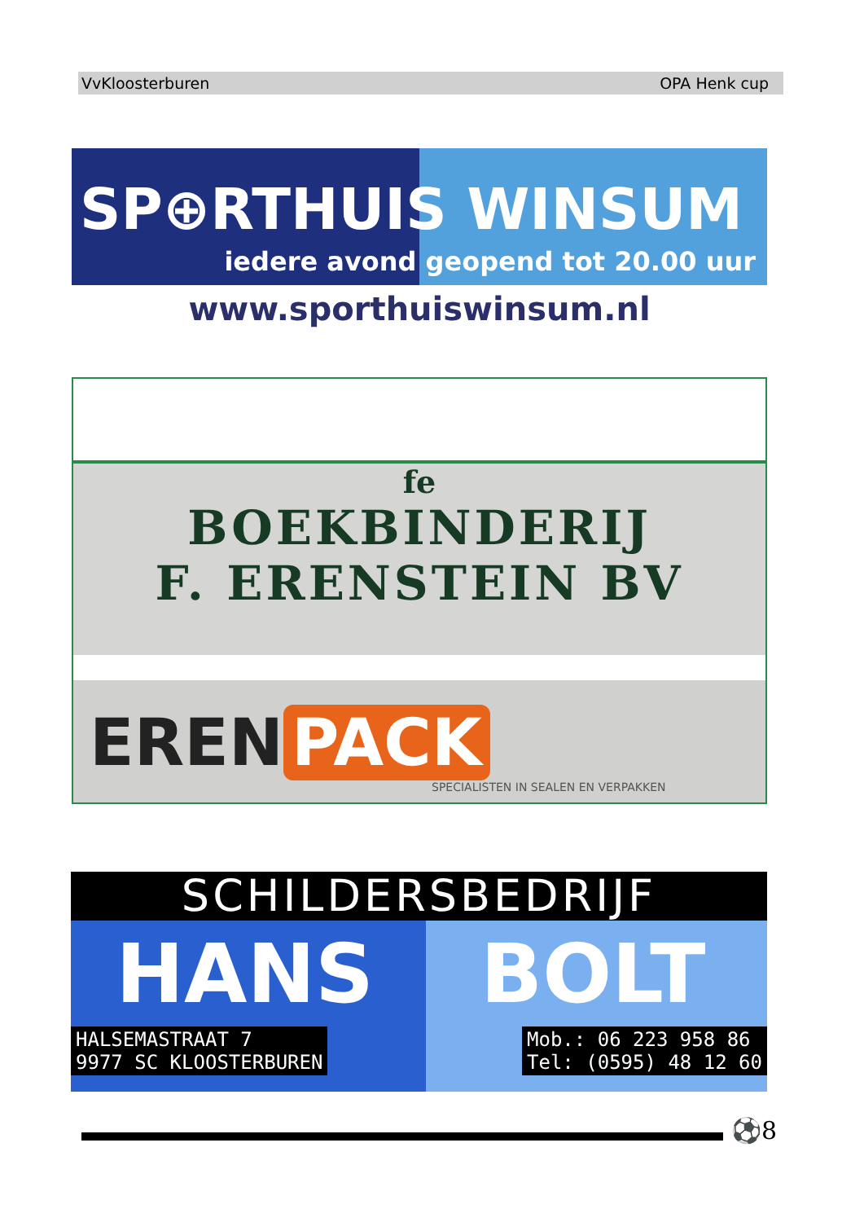VvKloosterburen OPA Henk cup
SP⊕RTHUIS WINSUM
iedere avond geopend tot 20.00 uur
www.sporthuiswinsum.nl
fe
BOEKBINDERIJ
F. ERENSTEIN BV
EREN PACK
SPECIALISTEN IN SEALEN EN VERPAKKEN
SCHILDERSBEDRIJF
HANS BOLT
HALSEMASTRAAT 7
9977 SC KLOOSTERBUREN
Mob.: 06 223 958 86
Tel: (0595) 48 12 60
⚽8